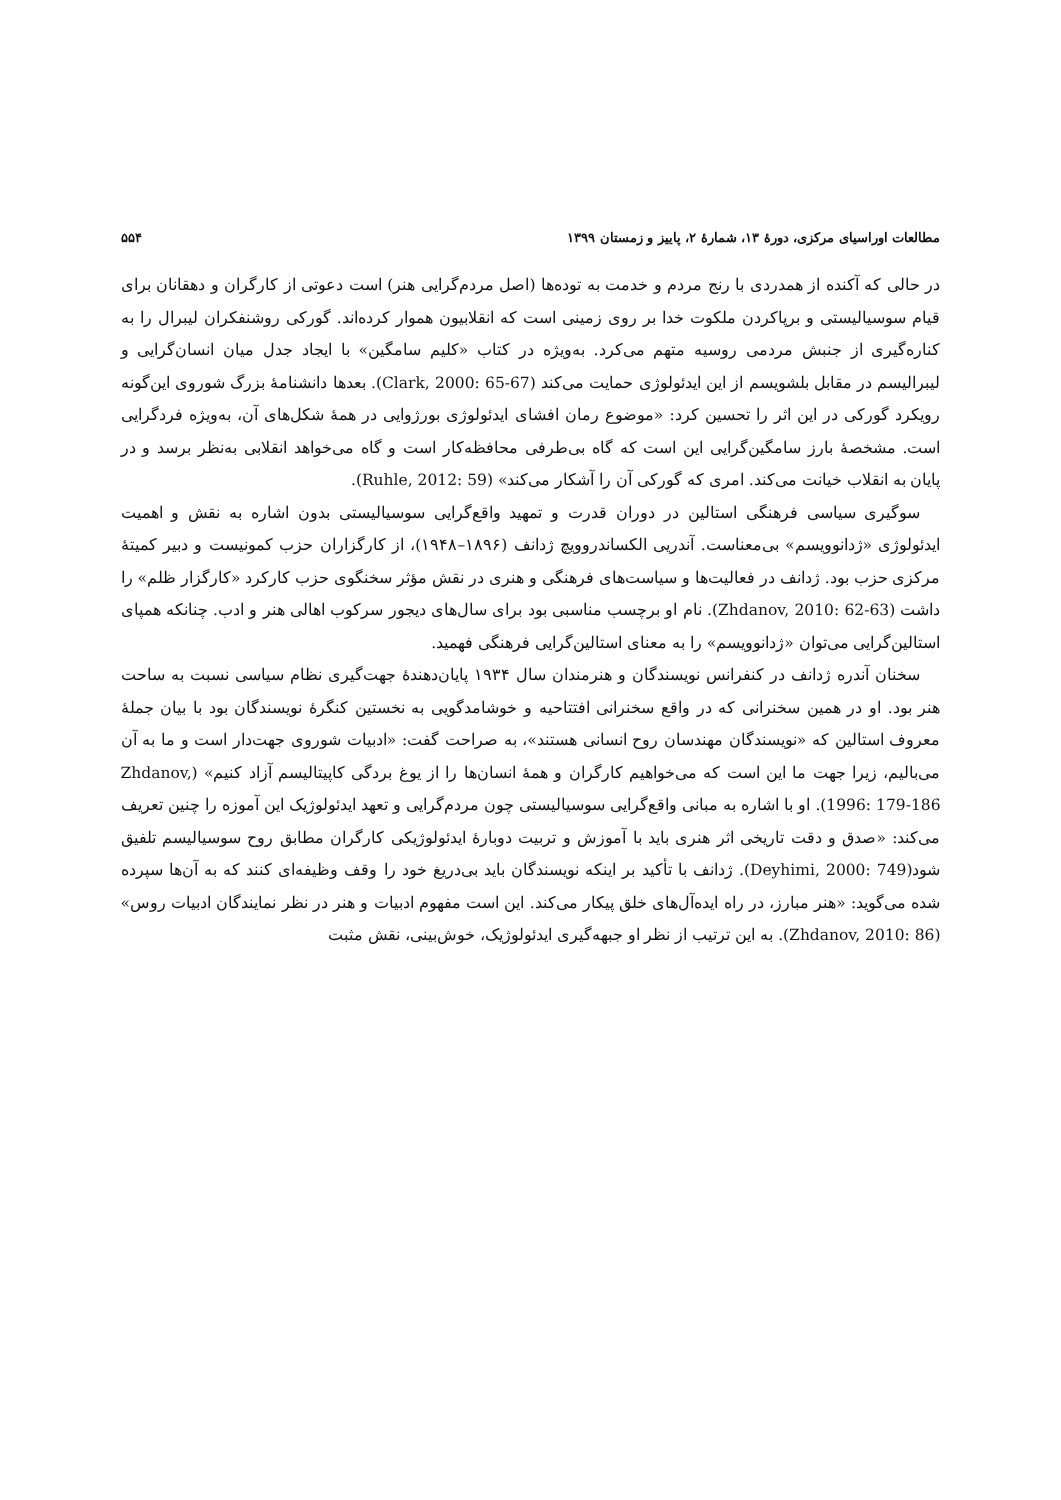مطالعات اوراسیای مرکزی، دورهٔ ۱۳، شمارهٔ ۲، پاییز و زمستان ۱۳۹۹ ۵۵۴
در حالی که آکنده از همدردی با رنج مردم و خدمت به توده‌ها (اصل مردم‌گرایی هنر) است دعوتی از کارگران و دهقانان برای قیام سوسیالیستی و برپاکردن ملکوت خدا بر روی زمینی است که انقلابیون هموار کرده‌اند. گورکی روشنفکران لیبرال را به کناره‌گیری از جنبش مردمی روسیه متهم می‌کرد. به‌ویژه در کتاب «کلیم سامگین» با ایجاد جدل میان انسان‌گرایی و لیبرالیسم در مقابل بلشویسم از این ایدئولوژی حمایت می‌کند (Clark, 2000: 65-67). بعدها دانشنامهٔ بزرگ شوروی این‌گونه رویکرد گورکی در این اثر را تحسین کرد: «موضوع رمان افشای ایدئولوژی بورژوایی در همهٔ شکل‌های آن، به‌ویژه فردگرایی است. مشخصهٔ بارز سامگین‌گرایی این است که گاه بی‌طرفی محافظه‌کار است و گاه می‌خواهد انقلابی به‌نظر برسد و در پایان به انقلاب خیانت می‌کند. امری که گورکی آن را آشکار می‌کند» (Ruhle, 2012: 59).
سوگیری سیاسی فرهنگی استالین در دوران قدرت و تمهید واقع‌گرایی سوسیالیستی بدون اشاره به نقش و اهمیت ایدئولوژی «ژدانوویسم» بی‌معناست. آندریی الکساندروویچ ژدانف (۱۸۹۶–۱۹۴۸)، از کارگزاران حزب کمونیست و دبیر کمیتهٔ مرکزی حزب بود. ژدانف در فعالیت‌ها و سیاست‌های فرهنگی و هنری در نقش مؤثر سخنگوی حزب کارکرد «کارگزار ظلم» را داشت (Zhdanov, 2010: 62-63). نام او برچسب مناسبی بود برای سال‌های دیجور سرکوب اهالی هنر و ادب. چنانکه همپای استالین‌گرایی می‌توان «ژدانوویسم» را به معنای استالین‌گرایی فرهنگی فهمید.
سخنان آندره ژدانف در کنفرانس نویسندگان و هنرمندان سال ۱۹۳۴ پایان‌دهندهٔ جهت‌گیری نظام سیاسی نسبت به ساحت هنر بود. او در همین سخنرانی که در واقع سخنرانی افتتاحیه و خوشامدگویی به نخستین کنگرهٔ نویسندگان بود با بیان جملهٔ معروف استالین که «نویسندگان مهندسان روح انسانی هستند»، به صراحت گفت: «ادبیات شوروی جهت‌دار است و ما به آن می‌بالیم، زیرا جهت ما این است که می‌خواهیم کارگران و همهٔ انسان‌ها را از یوغ بردگی کاپیتالیسم آزاد کنیم» (Zhdanov, 1996: 179-186). او با اشاره به مبانی واقع‌گرایی سوسیالیستی چون مردم‌گرایی و تعهد ایدئولوژیک این آموزه را چنین تعریف می‌کند: «صدق و دقت تاریخی اثر هنری باید با آموزش و تربیت دوبارهٔ ایدئولوژیکی کارگران مطابق روح سوسیالیسم تلفیق شود(Deyhimi, 2000: 749). ژدانف با تأکید بر اینکه نویسندگان باید بی‌دریغ خود را وقف وظیفه‌ای کنند که به آن‌ها سپرده شده می‌گوید: «هنر مبارز، در راه ایده‌آل‌های خلق پیکار می‌کند. این است مفهوم ادبیات و هنر در نظر نمایندگان ادبیات روس» (Zhdanov, 2010: 86). به این ترتیب از نظر او جبهه‌گیری ایدئولوژیک، خوش‌بینی، نقش مثبت